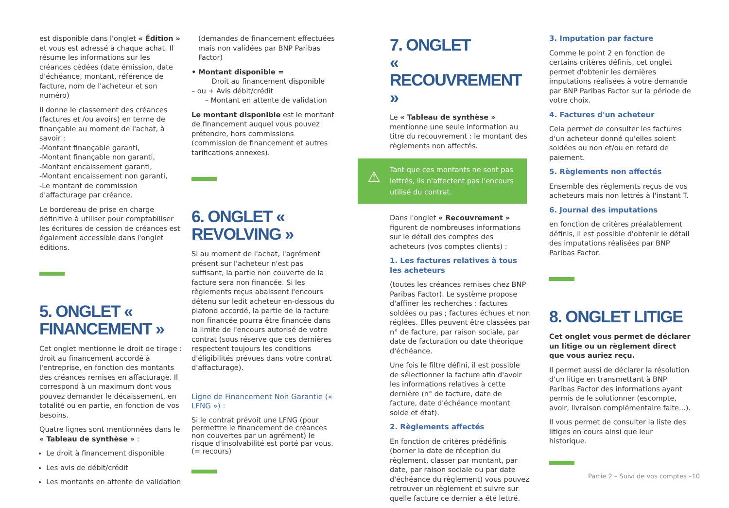est disponible dans l'onglet « Édition » et vous est adressé à chaque achat. Il résume les informations sur les créances cédées (date émission, date d'échéance, montant, référence de facture, nom de l'acheteur et son numéro)
Il donne le classement des créances (factures et /ou avoirs) en terme de finançable au moment de l'achat, à savoir :
-Montant finançable garanti,
-Montant finançable non garanti,
-Montant encaissement garanti,
-Montant encaissement non garanti,
-Le montant de commission d'affacturage par créance.
Le bordereau de prise en charge définitive à utiliser pour comptabiliser les écritures de cession de créances est également accessible dans l'onglet éditions.
5. ONGLET « FINANCEMENT »
Cet onglet mentionne le droit de tirage : droit au financement accordé à l'entreprise, en fonction des montants des créances remises en affacturage. Il correspond à un maximum dont vous pouvez demander le décaissement, en totalité ou en partie, en fonction de vos besoins.
Quatre lignes sont mentionnées dans le « Tableau de synthèse » :
Le droit à financement disponible
Les avis de débit/crédit
Les montants en attente de validation
(demandes de financement effectuées mais non validées par BNP Paribas Factor)
• Montant disponible =
Droit au financement disponible
– ou + Avis débit/crédit
– Montant en attente de validation
Le montant disponible est le montant de financement auquel vous pouvez prétendre, hors commissions (commission de financement et autres tarifications annexes).
6. ONGLET « REVOLVING »
Si au moment de l'achat, l'agrément présent sur l'acheteur n'est pas suffisant, la partie non couverte de la facture sera non financée. Si les règlements reçus abaissent l'encours détenu sur ledit acheteur en-dessous du plafond accordé, la partie de la facture non financée pourra être financée dans la limite de l'encours autorisé de votre contrat (sous réserve que ces dernières respectent toujours les conditions d'éligibilités prévues dans votre contrat d'affacturage).
Ligne de Financement Non Garantie (« LFNG ») :
Si le contrat prévoit une LFNG (pour permettre le financement de créances non couvertes par un agrément) le risque d'insolvabilité est porté par vous. (= recours)
7. ONGLET
« RECOUVREMENT »
Le « Tableau de synthèse » mentionne une seule information au titre du recouvrement : le montant des règlements non affectés.
⚠
Tant que ces montants ne sont pas lettrés, ils n'affectent pas l'encours utilisé du contrat.
Dans l'onglet « Recouvrement » figurent de nombreuses informations sur le détail des comptes des acheteurs (vos comptes clients) :
1. Les factures relatives à tous les acheteurs
(toutes les créances remises chez BNP Paribas Factor). Le système propose d'affiner les recherches : factures soldées ou pas ; factures échues et non réglées. Elles peuvent être classées par n° de facture, par raison sociale, par date de facturation ou date théorique d'échéance.
Une fois le filtre défini, il est possible de sélectionner la facture afin d'avoir les informations relatives à cette dernière (n° de facture, date de facture, date d'échéance montant solde et état).
2. Règlements affectés
En fonction de critères prédéfinis (borner la date de réception du règlement, classer par montant, par date, par raison sociale ou par date d'échéance du règlement) vous pouvez retrouver un règlement et suivre sur quelle facture ce dernier a été lettré.
3. Imputation par facture
Comme le point 2 en fonction de certains critères définis, cet onglet permet d'obtenir les dernières imputations réalisées à votre demande par BNP Paribas Factor sur la période de votre choix.
4. Factures d'un acheteur
Cela permet de consulter les factures d'un acheteur donné qu'elles soient soldées ou non et/ou en retard de paiement.
5. Règlements non affectés
Ensemble des règlements reçus de vos acheteurs mais non lettrés à l'instant T.
6. Journal des imputations
en fonction de critères préalablement définis, il est possible d'obtenir le détail des imputations réalisées par BNP Paribas Factor.
8. ONGLET LITIGE
Cet onglet vous permet de déclarer un litige ou un règlement direct que vous auriez reçu.
Il permet aussi de déclarer la résolution d'un litige en transmettant à BNP Paribas Factor des informations ayant permis de le solutionner (escompte, avoir, livraison complémentaire faite...).
Il vous permet de consulter la liste des litiges en cours ainsi que leur historique.
Partie 2 – Suivi de vos comptes –10